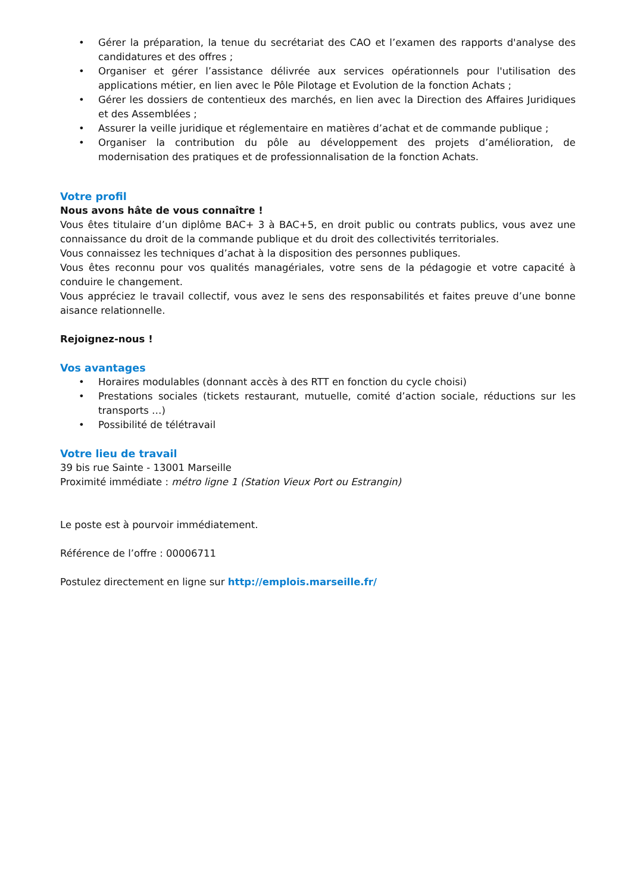• Gérer la préparation, la tenue du secrétariat des CAO et l’examen des rapports d'analyse des candidatures et des offres ;
• Organiser et gérer l’assistance délivrée aux services opérationnels pour l'utilisation des applications métier, en lien avec le Pôle Pilotage et Evolution de la fonction Achats ;
• Gérer les dossiers de contentieux des marchés, en lien avec la Direction des Affaires Juridiques et des Assemblées ;
• Assurer la veille juridique et réglementaire en matières d’achat et de commande publique ;
• Organiser la contribution du pôle au développement des projets d’amélioration, de modernisation des pratiques et de professionnalisation de la fonction Achats.
Votre profil
Nous avons hâte de vous connaître !
Vous êtes titulaire d’un diplôme BAC+ 3 à BAC+5, en droit public ou contrats publics, vous avez une connaissance du droit de la commande publique et du droit des collectivités territoriales.
Vous connaissez les techniques d’achat à la disposition des personnes publiques.
Vous êtes reconnu pour vos qualités managériales, votre sens de la pédagogie et votre capacité à conduire le changement.
Vous appréciez le travail collectif, vous avez le sens des responsabilités et faites preuve d’une bonne aisance relationnelle.
Rejoignez-nous !
Vos avantages
• Horaires modulables (donnant accès à des RTT en fonction du cycle choisi)
• Prestations sociales (tickets restaurant, mutuelle, comité d’action sociale, réductions sur les transports …)
• Possibilité de télétravail
Votre lieu de travail
39 bis rue Sainte - 13001 Marseille
Proximité immédiate : métro ligne 1 (Station Vieux Port ou Estrangin)
Le poste est à pourvoir immédiatement.
Référence de l’offre : 00006711
Postulez directement en ligne sur http://emplois.marseille.fr/